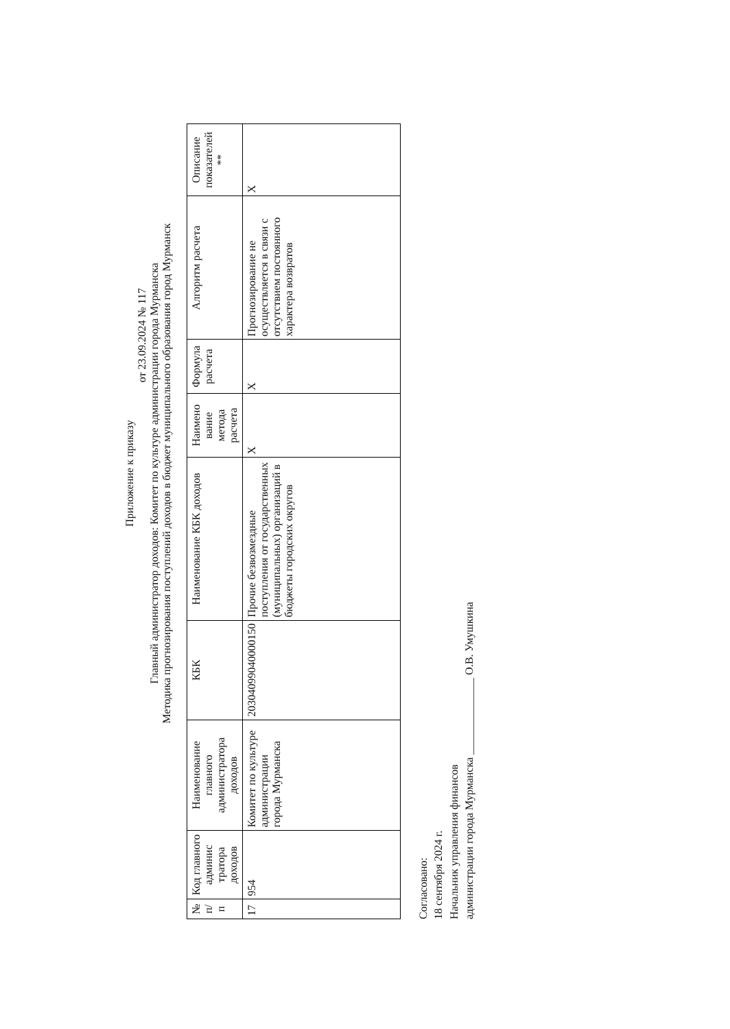Приложение к приказу
от 23.09.2024 № 117
Главный администратор доходов: Комитет по культуре администрации города Мурманска
Методика прогнозирования поступлений доходов в бюджет муниципального образования город Мурманск
| № п/п | Код главного админис тратора доходов | Наименование главного администратора доходов | КБК | Наименование КБК доходов | Наимено вание метода расчета | Формула расчета | Алгоритм расчета | Описание показателей ** |
| --- | --- | --- | --- | --- | --- | --- | --- | --- |
| 17 | 954 | Комитет по культуре администрации города Мурманска | 20304099040000150 | Прочие безвозмездные поступления от государственных (муниципальных) организаций в бюджеты городских округов | X | X | Прогнозирование не осуществляется в связи с отсутствием постоянного характера возвратов | X |
Согласовано:
18 сентября 2024 г.
Начальник управления финансов
администрации города Мурманска ______________ О.В. Умушкина